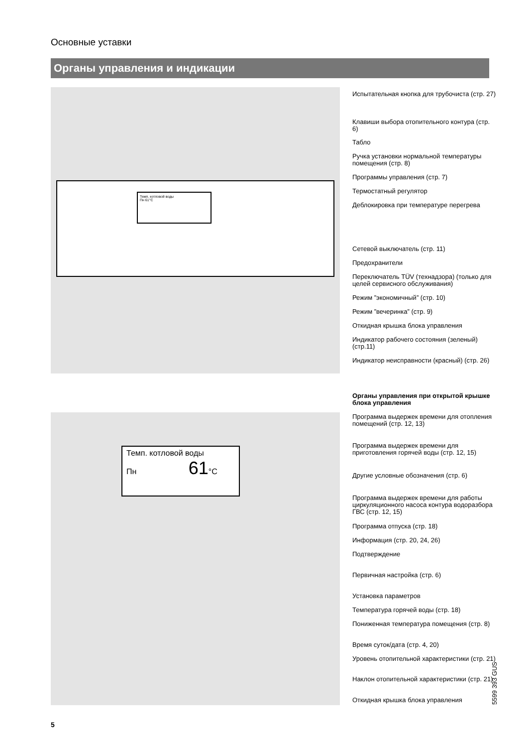Основные уставки
Органы управления и индикации
Темп. котловой воды
Пн 61°C
Темп. котловой воды
Пн 61°C
Испытательная кнопка для трубочиста (стр. 27)
Клавиши выбора отопительного контура (стр. 6)
Табло
Ручка установки нормальной температуры помещения (стр. 8)
Программы управления (стр. 7)
Термостатный регулятор
Деблокировка при температуре перегрева
Сетевой выключатель (стр. 11)
Предохранители
Переключатель TÜV (технадзора) (только для целей сервисного обслуживания)
Режим ”экономичный” (стр. 10)
Режим ”вечеринка” (стр. 9)
Откидная крышка блока управления
Индикатор рабочего состояния (зеленый) (стр.11)
Индикатор неисправности (красный) (стр. 26)
Органы управления при открытой крышке блока управления
Программа выдержек времени для отопления помещений (стр. 12, 13)
Программа выдержек времени для приготовления горячей воды (стр. 12, 15)
Другие условные обозначения (стр. 6)
Программа выдержек времени для работы циркуляционного насоса контура водоразбора ГВС (стр. 12, 15)
Программа отпуска (стр. 18)
Информация (стр. 20, 24, 26)
Подтверждение
Первичная настройка (стр. 6)
Установка параметров
Температура горячей воды (стр. 18)
Пониженная температура помещения (стр. 8)
Время суток/дата (стр. 4, 20)
Уровень отопительной характеристики (стр. 21)
Наклон отопительной характеристики (стр. 21)
Откидная крышка блока управления
5
5599 393 GUS